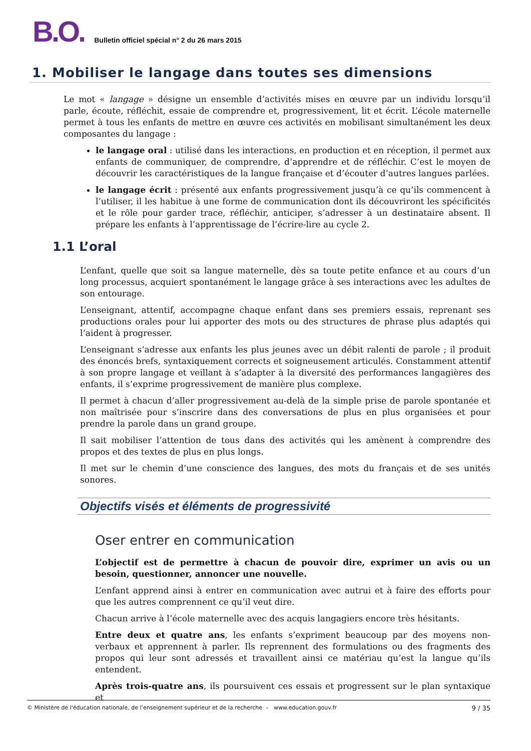B.O. Bulletin officiel spécial n° 2 du 26 mars 2015
1. Mobiliser le langage dans toutes ses dimensions
Le mot « langage » désigne un ensemble d’activités mises en œuvre par un individu lorsqu’il parle, écoute, réfléchit, essaie de comprendre et, progressivement, lit et écrit. L’école maternelle permet à tous les enfants de mettre en œuvre ces activités en mobilisant simultanément les deux composantes du langage :
le langage oral : utilisé dans les interactions, en production et en réception, il permet aux enfants de communiquer, de comprendre, d’apprendre et de réfléchir. C’est le moyen de découvrir les caractéristiques de la langue française et d’écouter d’autres langues parlées.
le langage écrit : présenté aux enfants progressivement jusqu’à ce qu’ils commencent à l’utiliser, il les habitue à une forme de communication dont ils découvriront les spécificités et le rôle pour garder trace, réfléchir, anticiper, s’adresser à un destinataire absent. Il prépare les enfants à l’apprentissage de l’écrire-lire au cycle 2.
1.1 L’oral
L’enfant, quelle que soit sa langue maternelle, dès sa toute petite enfance et au cours d’un long processus, acquiert spontanément le langage grâce à ses interactions avec les adultes de son entourage.
L’enseignant, attentif, accompagne chaque enfant dans ses premiers essais, reprenant ses productions orales pour lui apporter des mots ou des structures de phrase plus adaptés qui l’aident à progresser.
L’enseignant s’adresse aux enfants les plus jeunes avec un débit ralenti de parole ; il produit des énoncés brefs, syntaxiquement corrects et soigneusement articulés. Constamment attentif à son propre langage et veillant à s’adapter à la diversité des performances langagières des enfants, il s’exprime progressivement de manière plus complexe.
Il permet à chacun d’aller progressivement au-delà de la simple prise de parole spontanée et non maîtrisée pour s’inscrire dans des conversations de plus en plus organisées et pour prendre la parole dans un grand groupe.
Il sait mobiliser l’attention de tous dans des activités qui les amènent à comprendre des propos et des textes de plus en plus longs.
Il met sur le chemin d’une conscience des langues, des mots du français et de ses unités sonores.
Objectifs visés et éléments de progressivité
Oser entrer en communication
L’objectif est de permettre à chacun de pouvoir dire, exprimer un avis ou un besoin, questionner, annoncer une nouvelle.
L’enfant apprend ainsi à entrer en communication avec autrui et à faire des efforts pour que les autres comprennent ce qu’il veut dire.
Chacun arrive à l’école maternelle avec des acquis langagiers encore très hésitants.
Entre deux et quatre ans, les enfants s’expriment beaucoup par des moyens non-verbaux et apprennent à parler. Ils reprennent des formulations ou des fragments des propos qui leur sont adressés et travaillent ainsi ce matériau qu’est la langue qu’ils entendent.
Après trois-quatre ans, ils poursuivent ces essais et progressent sur le plan syntaxique et
© Ministère de l'éducation nationale, de l’enseignement supérieur et de la recherche – www.education.gouv.fr 9 / 35